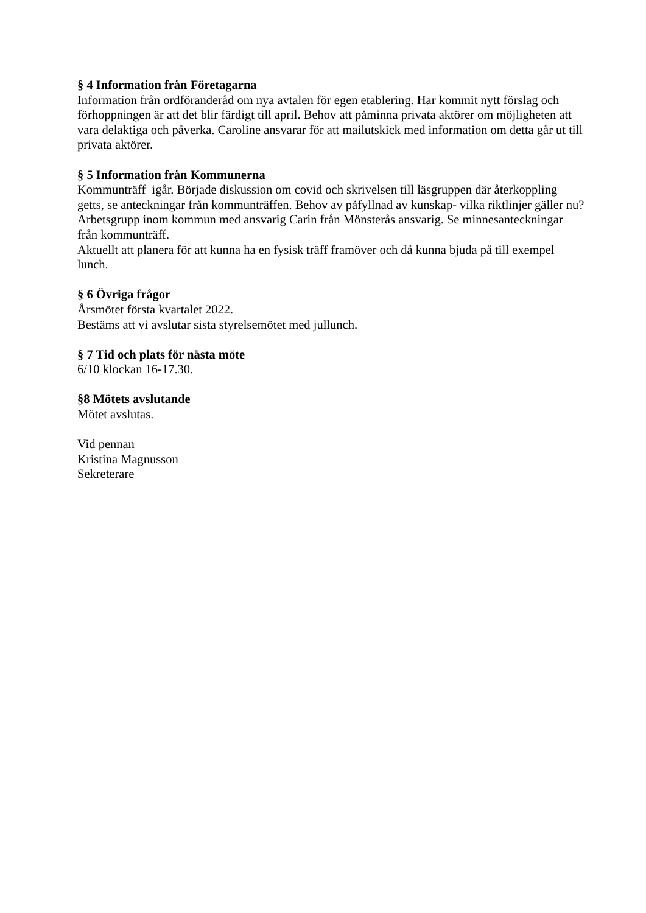§ 4 Information från Företagarna
Information från ordföranderåd om nya avtalen för egen etablering. Har kommit nytt förslag och förhoppningen är att det blir färdigt till april. Behov att påminna privata aktörer om möjligheten att vara delaktiga och påverka. Caroline ansvarar för att mailutskick med information om detta går ut till privata aktörer.
§ 5 Information från Kommunerna
Kommunträff igår. Började diskussion om covid och skrivelsen till läsgruppen där återkoppling getts, se anteckningar från kommunträffen. Behov av påfyllnad av kunskap- vilka riktlinjer gäller nu? Arbetsgrupp inom kommun med ansvarig Carin från Mönsterås ansvarig. Se minnesanteckningar från kommunträff.
Aktuellt att planera för att kunna ha en fysisk träff framöver och då kunna bjuda på till exempel lunch.
§ 6 Övriga frågor
Årsmötet första kvartalet 2022.
Bestäms att vi avslutar sista styrelsemötet med jullunch.
§ 7 Tid och plats för nästa möte
6/10 klockan 16-17.30.
§8 Mötets avslutande
Mötet avslutas.
Vid pennan
Kristina Magnusson
Sekreterare